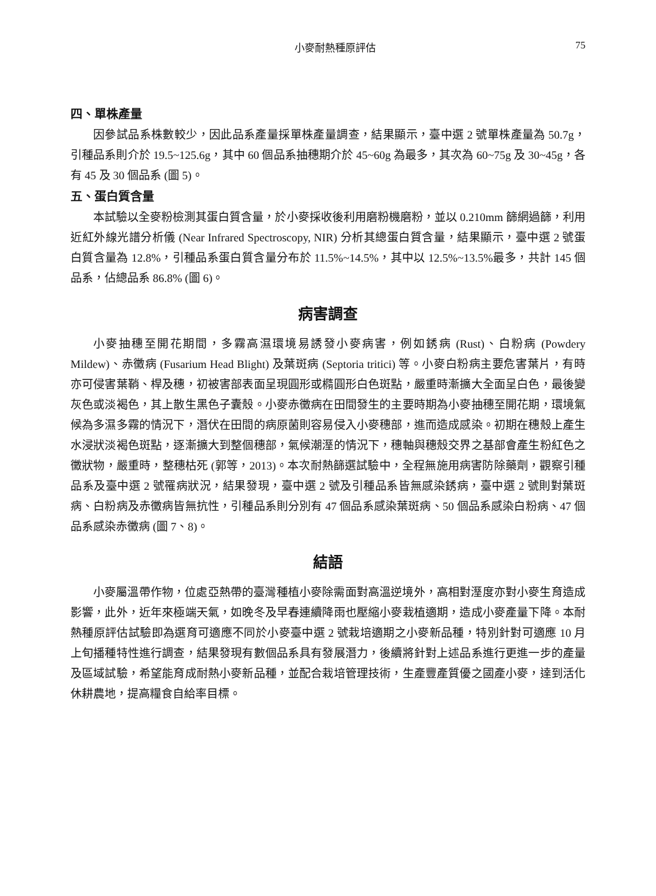小麥耐熱種原評估 75
四、單株產量
因參試品系株數較少，因此品系產量採單株產量調查，結果顯示，臺中選 2 號單株產量為 50.7g，引種品系則介於 19.5~125.6g，其中 60 個品系抽穗期介於 45~60g 為最多，其次為 60~75g 及 30~45g，各有 45 及 30 個品系 (圖 5)。
五、蛋白質含量
本試驗以全麥粉檢測其蛋白質含量，於小麥採收後利用磨粉機磨粉，並以 0.210mm 篩網過篩，利用近紅外線光譜分析儀 (Near Infrared Spectroscopy, NIR) 分析其總蛋白質含量，結果顯示，臺中選 2 號蛋白質含量為 12.8%，引種品系蛋白質含量分布於 11.5%~14.5%，其中以 12.5%~13.5%最多，共計 145 個品系，佔總品系 86.8% (圖 6)。
病害調查
小麥抽穗至開花期間，多霧高濕環境易誘發小麥病害，例如銹病 (Rust)、白粉病 (Powdery Mildew)、赤黴病 (Fusarium Head Blight) 及葉斑病 (Septoria tritici) 等。小麥白粉病主要危害葉片，有時亦可侵害葉鞘、桿及穗，初被害部表面呈現圓形或橢圓形白色斑點，嚴重時漸擴大全面呈白色，最後變灰色或淡褐色，其上散生黑色子囊殼。小麥赤黴病在田間發生的主要時期為小麥抽穗至開花期，環境氣候為多濕多霧的情況下，潛伏在田間的病原菌則容易侵入小麥穗部，進而造成感染。初期在穗殼上產生水浸狀淡褐色斑點，逐漸擴大到整個穗部，氣候潮溼的情況下，穗軸與穗殼交界之基部會產生粉紅色之黴狀物，嚴重時，整穗枯死 (郭等，2013)。本次耐熱篩選試驗中，全程無施用病害防除藥劑，觀察引種品系及臺中選 2 號罹病狀況，結果發現，臺中選 2 號及引種品系皆無感染銹病，臺中選 2 號則對葉斑病、白粉病及赤黴病皆無抗性，引種品系則分別有 47 個品系感染葉斑病、50 個品系感染白粉病、47 個品系感染赤黴病 (圖 7、8)。
結語
小麥屬溫帶作物，位處亞熱帶的臺灣種植小麥除需面對高溫逆境外，高相對溼度亦對小麥生育造成影響，此外，近年來極端天氣，如晚冬及早春連續降雨也壓縮小麥栽植適期，造成小麥產量下降。本耐熱種原評估試驗即為選育可適應不同於小麥臺中選 2 號栽培適期之小麥新品種，特別針對可適應 10 月上旬播種特性進行調查，結果發現有數個品系具有發展潛力，後續將針對上述品系進行更進一步的產量及區域試驗，希望能育成耐熱小麥新品種，並配合栽培管理技術，生產豐產質優之國產小麥，達到活化休耕農地，提高糧食自給率目標。